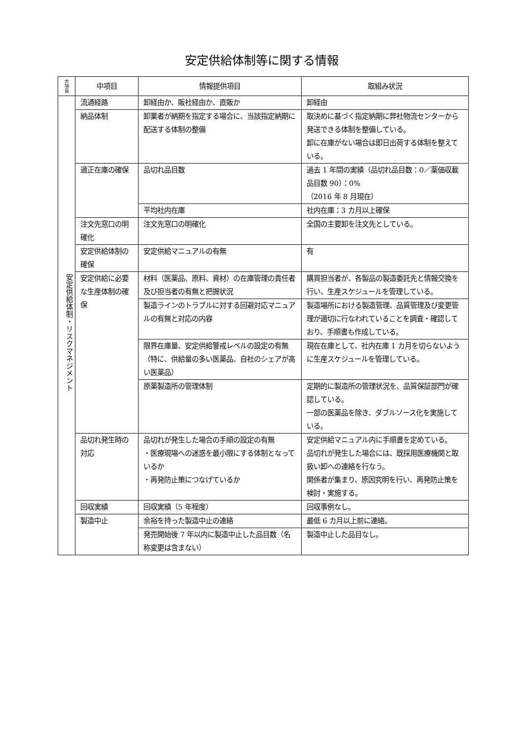安定供給体制等に関する情報
| 大 項 目 | 中項目 | 情報提供項目 | 取組み状況 |
| --- | --- | --- | --- |
| 安定供給体制・リスクマネジメント | 流通経路 | 卸経由か、販社経由か、直販か | 卸経由 |
| | 納品体制 | 卸業者が納期を指定する場合に、当該指定納期に配送する体制の整備 | 取決めに基づく指定納期に弊社物流センターから発送できる体制を整備している。 卸に在庫がない場合は即日出荷する体制を整えている。 |
| | 適正在庫の確保 | 品切れ品目数 | 過去 1 年間の実績（品切れ品目数：0／薬価収載品目数 90）：0% （2016 年 8 月現在） |
| | | 平均社内在庫 | 社内在庫：3 カ月以上確保 |
| | 注文先窓口の明確化 | 注文先窓口の明確化 | 全国の主要卸を注文先としている。 |
| | 安定供給体制の確保 | 安定供給マニュアルの有無 | 有 |
| | 安定供給に必要な生産体制の確保 | 材料（医薬品、原料、資材）の在庫管理の責任者及び担当者の有無と把握状況 | 購買担当者が、各製品の製造委託先と情報交換を行い、生産スケジュールを管理している。 |
| | | 製造ラインのトラブルに対する回避対応マニュアルの有無と対応の内容 | 製造場所における製造管理、品質管理及び変更管理が適切に行なわれていることを調査・確認しており、手順書も作成している。 |
| | | 限界在庫量、安定供給警戒レベルの設定の有無（特に、供給量の多い医薬品、自社のシェアが高い医薬品） | 現在在庫として、社内在庫 1 カ月を切らないように生産スケジュールを管理している。 |
| | | 原薬製造所の管理体制 | 定期的に製造所の管理状況を、品質保証部門が確認している。 一部の医薬品を除き、ダブルソース化を実施している。 |
| | 品切れ発生時の対応 | 品切れが発生した場合の手順の設定の有無 ・医療現場への迷惑を最小限にする体制となっているか ・再発防止策につなげているか | 安定供給マニュアル内に手順書を定めている。 品切れが発生した場合には、既採用医療機関と取扱い卸への連絡を行なう。 関係者が集まり、原因究明を行い、再発防止策を検討・実施する。 |
| | 回収実績 | 回収実績（5 年程度） | 回収事例なし。 |
| | 製造中止 | 余裕を持った製造中止の連絡 | 最低 6 カ月以上前に連絡。 |
| | | 発売開始後 7 年以内に製造中止した品目数（名称変更は含まない） | 製造中止した品目なし。 |